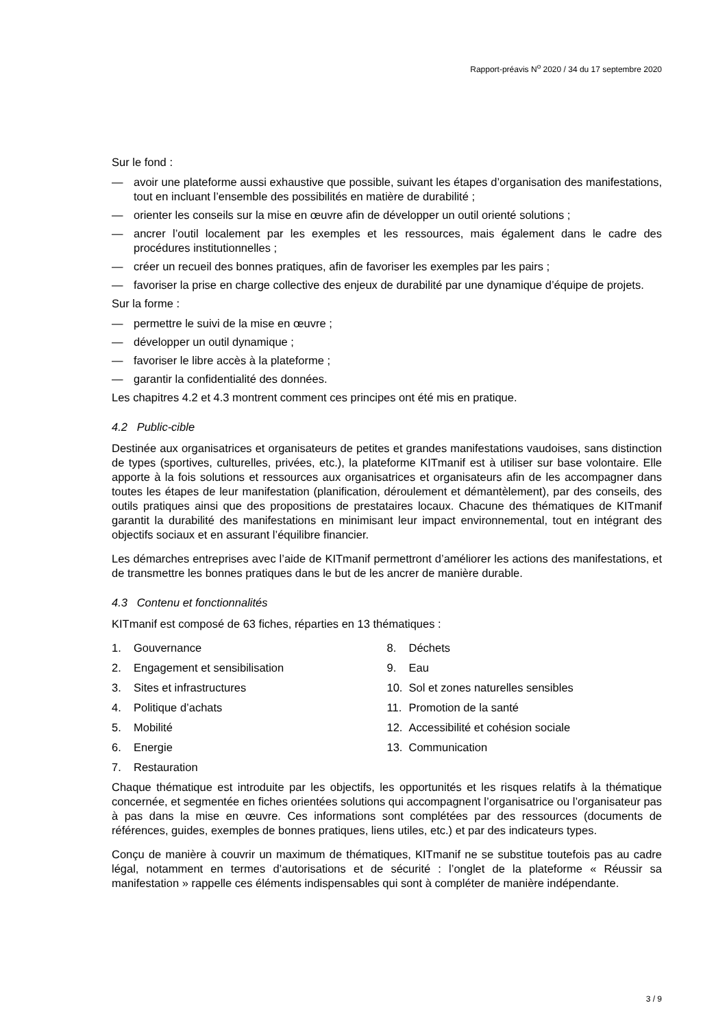Rapport-préavis N<sup>o</sup> 2020 / 34 du 17 septembre 2020
Sur le fond :
— avoir une plateforme aussi exhaustive que possible, suivant les étapes d’organisation des manifestations, tout en incluant l’ensemble des possibilités en matière de durabilité ;
— orienter les conseils sur la mise en œuvre afin de développer un outil orienté solutions ;
— ancrer l’outil localement par les exemples et les ressources, mais également dans le cadre des procédures institutionnelles ;
— créer un recueil des bonnes pratiques, afin de favoriser les exemples par les pairs ;
— favoriser la prise en charge collective des enjeux de durabilité par une dynamique d’équipe de projets.
Sur la forme :
— permettre le suivi de la mise en œuvre ;
— développer un outil dynamique ;
— favoriser le libre accès à la plateforme ;
— garantir la confidentialité des données.
Les chapitres 4.2 et 4.3 montrent comment ces principes ont été mis en pratique.
4.2 Public-cible
Destinée aux organisatrices et organisateurs de petites et grandes manifestations vaudoises, sans distinction de types (sportives, culturelles, privées, etc.), la plateforme KITmanif est à utiliser sur base volontaire. Elle apporte à la fois solutions et ressources aux organisatrices et organisateurs afin de les accompagner dans toutes les étapes de leur manifestation (planification, déroulement et démantèlement), par des conseils, des outils pratiques ainsi que des propositions de prestataires locaux. Chacune des thématiques de KITmanif garantit la durabilité des manifestations en minimisant leur impact environnemental, tout en intégrant des objectifs sociaux et en assurant l’équilibre financier.
Les démarches entreprises avec l’aide de KITmanif permettront d’améliorer les actions des manifestations, et de transmettre les bonnes pratiques dans le but de les ancrer de manière durable.
4.3 Contenu et fonctionnalités
KITmanif est composé de 63 fiches, réparties en 13 thématiques :
1. Gouvernance
2. Engagement et sensibilisation
3. Sites et infrastructures
4. Politique d’achats
5. Mobilité
6. Energie
7. Restauration
8. Déchets
9. Eau
10. Sol et zones naturelles sensibles
11. Promotion de la santé
12. Accessibilité et cohésion sociale
13. Communication
Chaque thématique est introduite par les objectifs, les opportunités et les risques relatifs à la thématique concernée, et segmentée en fiches orientées solutions qui accompagnent l’organisatrice ou l’organisateur pas à pas dans la mise en œuvre. Ces informations sont complétées par des ressources (documents de références, guides, exemples de bonnes pratiques, liens utiles, etc.) et par des indicateurs types.
Conçu de manière à couvrir un maximum de thématiques, KITmanif ne se substitue toutefois pas au cadre légal, notamment en termes d’autorisations et de sécurité : l’onglet de la plateforme « Réussir sa manifestation » rappelle ces éléments indispensables qui sont à compléter de manière indépendante.
3 / 9